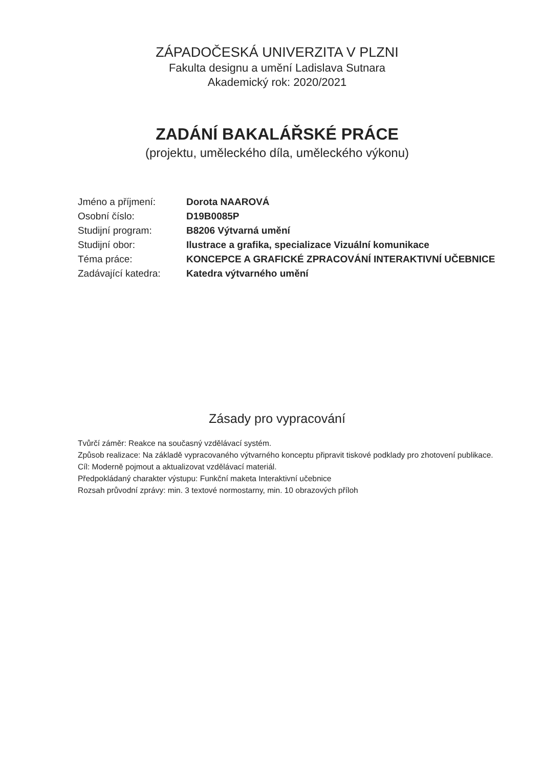ZÁPADOČESKÁ UNIVERZITA V PLZNI
Fakulta designu a umění Ladislava Sutnara
Akademický rok: 2020/2021
ZADÁNÍ BAKALÁŘSKÉ PRÁCE
(projektu, uměleckého díla, uměleckého výkonu)
| Jméno a příjmení: | Dorota NAAROVÁ |
| Osobní číslo: | D19B0085P |
| Studijní program: | B8206 Výtvarná umění |
| Studijní obor: | Ilustrace a grafika, specializace Vizuální komunikace |
| Téma práce: | KONCEPCE A GRAFICKÉ ZPRACOVÁNÍ INTERAKTIVNÍ UČEBNICE |
| Zadávající katedra: | Katedra výtvarného umění |
Zásady pro vypracování
Tvůrčí záměr: Reakce na současný vzdělávací systém.
Způsob realizace: Na základě vypracovaného výtvarného konceptu připravit tiskové podklady pro zhotovení publikace.
Cíl: Moderně pojmout a aktualizovat vzdělávací materiál.
Předpokládaný charakter výstupu: Funkční maketa Interaktivní učebnice
Rozsah průvodní zprávy: min. 3 textové normostarny, min. 10 obrazových příloh